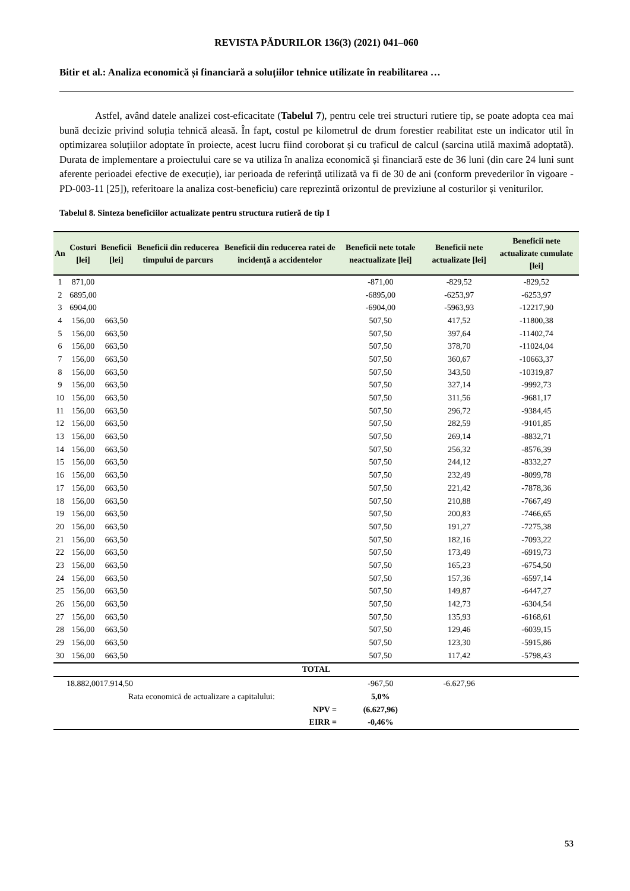REVISTA PĂDURILOR 136(3) (2021) 041–060
Bitir et al.: Analiza economică și financiară a soluțiilor tehnice utilizate în reabilitarea …
Astfel, având datele analizei cost-eficacitate (Tabelul 7), pentru cele trei structuri rutiere tip, se poate adopta cea mai bună decizie privind soluția tehnică aleasă. În fapt, costul pe kilometrul de drum forestier reabilitat este un indicator util în optimizarea soluțiilor adoptate în proiecte, acest lucru fiind coroborat și cu traficul de calcul (sarcina utilă maximă adoptată). Durata de implementare a proiectului care se va utiliza în analiza economică și financiară este de 36 luni (din care 24 luni sunt aferente perioadei efective de execuție), iar perioada de referință utilizată va fi de 30 de ani (conform prevederilor în vigoare - PD-003-11 [25]), referitoare la analiza cost-beneficiu) care reprezintă orizontul de previziune al costurilor și veniturilor.
Tabelul 8. Sinteza beneficiilor actualizate pentru structura rutieră de tip I
| An | Costuri [lei] | Beneficii [lei] | Beneficii din reducerea timpului de parcurs | Beneficii din reducerea ratei de incidență a accidentelor | Beneficii nete totale neactualizate [lei] | Beneficii nete actualizate [lei] | Beneficii nete actualizate cumulate [lei] |
| --- | --- | --- | --- | --- | --- | --- | --- |
| 1 | 871,00 | | | | -871,00 | -829,52 | -829,52 |
| 2 | 6895,00 | | | | -6895,00 | -6253,97 | -6253,97 |
| 3 | 6904,00 | | | | -6904,00 | -5963,93 | -12217,90 |
| 4 | 156,00 | 663,50 | | | 507,50 | 417,52 | -11800,38 |
| 5 | 156,00 | 663,50 | | | 507,50 | 397,64 | -11402,74 |
| 6 | 156,00 | 663,50 | | | 507,50 | 378,70 | -11024,04 |
| 7 | 156,00 | 663,50 | | | 507,50 | 360,67 | -10663,37 |
| 8 | 156,00 | 663,50 | | | 507,50 | 343,50 | -10319,87 |
| 9 | 156,00 | 663,50 | | | 507,50 | 327,14 | -9992,73 |
| 10 | 156,00 | 663,50 | | | 507,50 | 311,56 | -9681,17 |
| 11 | 156,00 | 663,50 | | | 507,50 | 296,72 | -9384,45 |
| 12 | 156,00 | 663,50 | | | 507,50 | 282,59 | -9101,85 |
| 13 | 156,00 | 663,50 | | | 507,50 | 269,14 | -8832,71 |
| 14 | 156,00 | 663,50 | | | 507,50 | 256,32 | -8576,39 |
| 15 | 156,00 | 663,50 | | | 507,50 | 244,12 | -8332,27 |
| 16 | 156,00 | 663,50 | | | 507,50 | 232,49 | -8099,78 |
| 17 | 156,00 | 663,50 | | | 507,50 | 221,42 | -7878,36 |
| 18 | 156,00 | 663,50 | | | 507,50 | 210,88 | -7667,49 |
| 19 | 156,00 | 663,50 | | | 507,50 | 200,83 | -7466,65 |
| 20 | 156,00 | 663,50 | | | 507,50 | 191,27 | -7275,38 |
| 21 | 156,00 | 663,50 | | | 507,50 | 182,16 | -7093,22 |
| 22 | 156,00 | 663,50 | | | 507,50 | 173,49 | -6919,73 |
| 23 | 156,00 | 663,50 | | | 507,50 | 165,23 | -6754,50 |
| 24 | 156,00 | 663,50 | | | 507,50 | 157,36 | -6597,14 |
| 25 | 156,00 | 663,50 | | | 507,50 | 149,87 | -6447,27 |
| 26 | 156,00 | 663,50 | | | 507,50 | 142,73 | -6304,54 |
| 27 | 156,00 | 663,50 | | | 507,50 | 135,93 | -6168,61 |
| 28 | 156,00 | 663,50 | | | 507,50 | 129,46 | -6039,15 |
| 29 | 156,00 | 663,50 | | | 507,50 | 123,30 | -5915,86 |
| 30 | 156,00 | 663,50 | | | 507,50 | 117,42 | -5798,43 |
| TOTAL | | | | | | | |
| | 18.882,00 | 17.914,50 | | | -967,50 | -6.627,96 | |
| | Rata economică de actualizare a capitalului: | | | | 5,0% | | |
| | | | | NPV = | (6.627,96) | | |
| | | | | EIRR = | -0,46% | | |
53